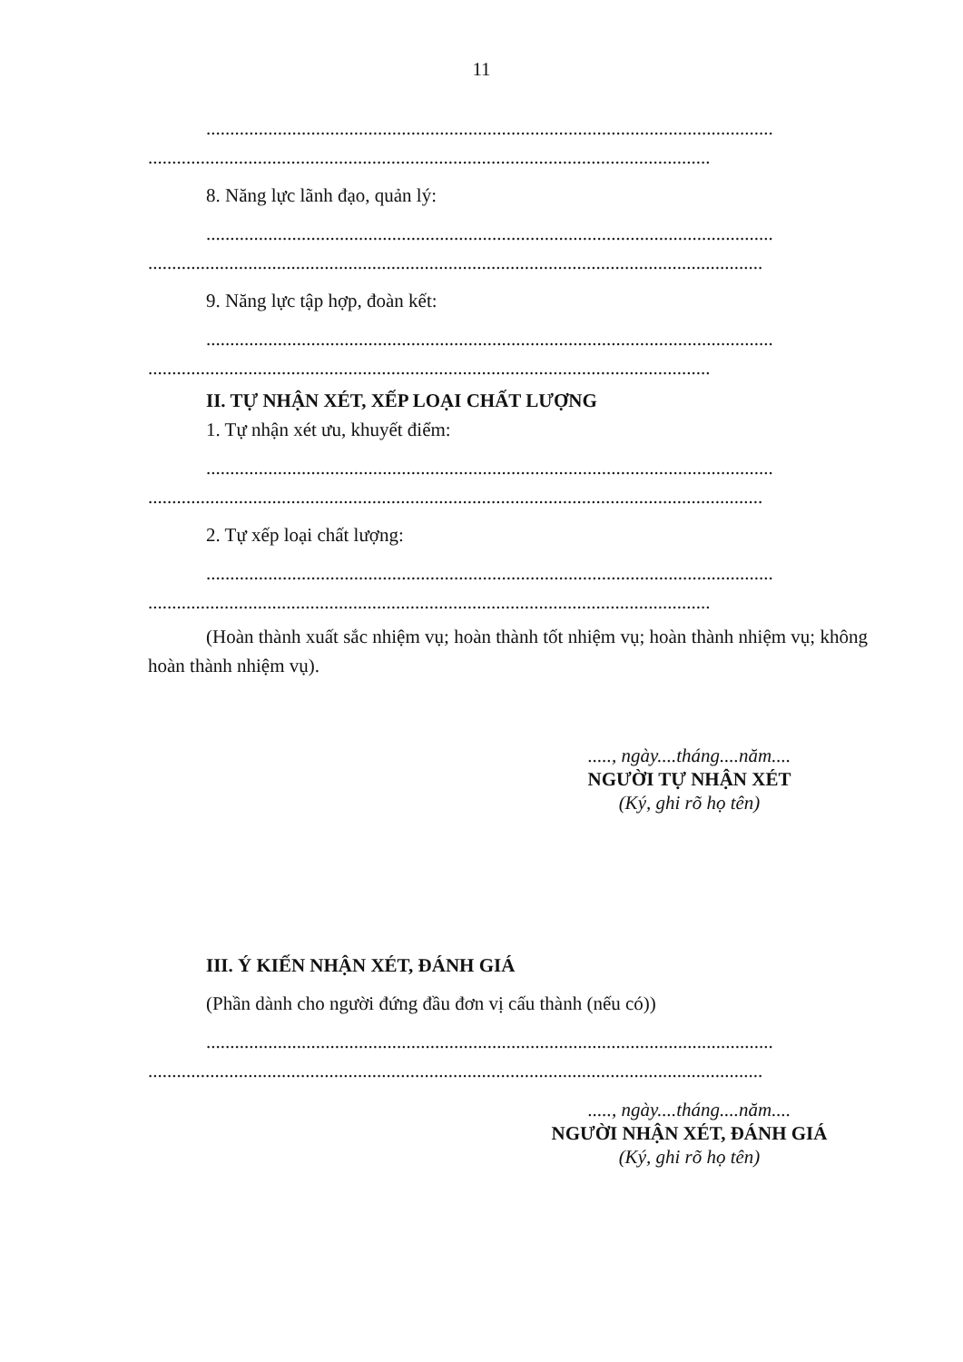11
.......................................................................................................................
......................................................................................................................
8. Năng lực lãnh đạo, quản lý:
.......................................................................................................................
.................................................................................................................................
9. Năng lực tập hợp, đoàn kết:
.......................................................................................................................
......................................................................................................................
II. TỰ NHẬN XÉT, XẾP LOẠI CHẤT LƯỢNG
1. Tự nhận xét ưu, khuyết điểm:
.......................................................................................................................
.................................................................................................................................
2. Tự xếp loại chất lượng:
.......................................................................................................................
......................................................................................................................
(Hoàn thành xuất sắc nhiệm vụ; hoàn thành tốt nhiệm vụ; hoàn thành nhiệm vụ; không hoàn thành nhiệm vụ).
....., ngày....tháng....năm....
NGƯỜI TỰ NHẬN XÉT
(Ký, ghi rõ họ tên)
III. Ý KIẾN NHẬN XÉT, ĐÁNH GIÁ
(Phần dành cho người đứng đầu đơn vị cấu thành (nếu có))
.......................................................................................................................
.................................................................................................................................
....., ngày....tháng....năm....
NGƯỜI NHẬN XÉT, ĐÁNH GIÁ
(Ký, ghi rõ họ tên)